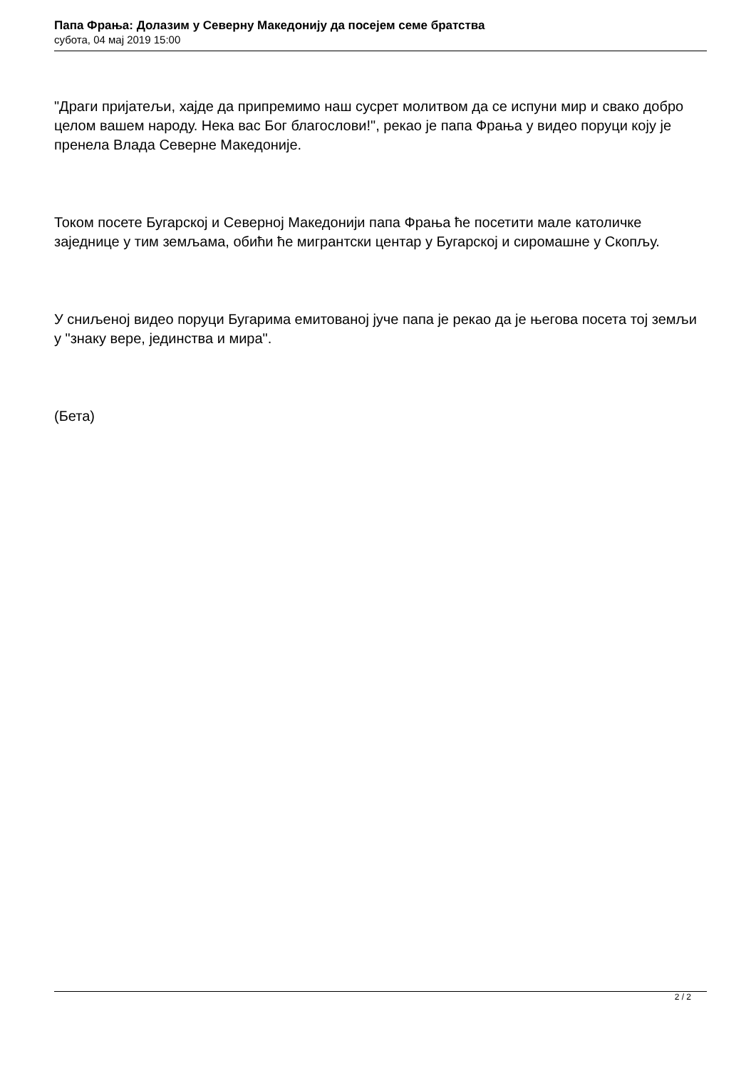Папа Фрања: Долазим у Северну Македонију да посејем семе братства
субота, 04 мај 2019 15:00
"Драги пријатељи, хајде да припремимо наш сусрет молитвом да се испуни мир и свако добро целом вашем народу. Нека вас Бог благослови!", рекао је папа Фрања у видео поруци коју је пренела Влада Северне Македоније.
Током посете Бугарској и Северној Македонији папа Фрања ће посетити мале католичке заједнице у тим земљама, обићи ће мигрантски центар у Бугарској и сиромашне у Скопљу.
У сниљеној видео поруци Бугарима емитованој јуче папа је рекао да је његова посета тој земљи у "знаку вере, јединства и мира".
(Бета)
2 / 2